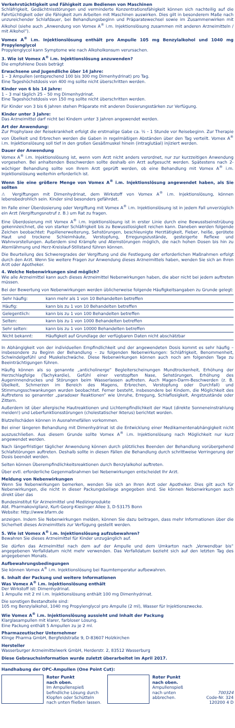Verkehrstüchtigkeit und Fähigkeit zum Bedienen von Maschinen
Schläfrigkeit, Gedächtnisstörungen und verminderte Konzentrationsfähigkeit können sich nachteilig auf die Fahrtüchtigkeit oder die Fähigkeit zum Arbeiten mit Maschinen auswirken. Dies gilt in besonderem Maße nach unzureichender Schlafdauer, bei Behandlungsbeginn und Präparatewechsel sowie im Zusammenwirken mit Alkohol (siehe auch „Anwendung von Vomex A<sup>®</sup> i.m. Injektionslösung zusammen mit anderen Arzneimitteln / mit Alkohol“).
Vomex A<sup>®</sup> i.m. Injektionslösung enthält pro Ampulle 105 mg Benzylalkohol und 1040 mg Propylenglycol
Propylenglycol kann Symptome wie nach Alkoholkonsum verursachen.
3. Wie ist Vomex A<sup>®</sup> i.m. Injektionslösung anzuwenden?
Die empfohlene Dosis beträgt
Erwachsene und Jugendliche über 14 Jahre:
1 – 3 Ampullen (entsprechend 100 bis 300 mg Dimenhydrinat) pro Tag.
Eine Tageshöchstdosis von 400 mg sollte nicht überschritten werden.
Kinder von 6 bis 14 Jahre:
1 – 3 mal täglich 25 – 50 mg Dimenhydrinat.
Eine Tageshöchstdosis von 150 mg sollte nicht überschritten werden.
Für Kinder von 3 bis 6 Jahren stehen Präparate mit anderen Dosierungsstärken zur Verfügung.
Kinder unter 3 Jahre:
Das Arzneimittel darf nicht bei Kindern unter 3 Jahren angewendet werden.
Art der Anwendung:
Zur Prophylaxe der Reisekrankheit erfolgt die erstmalige Gabe ca. ½ – 1 Stunde vor Reisebeginn. Zur Therapie von Übelkeit und Erbrechen werden die Gaben in regelmäßigen Abständen über den Tag verteilt. Vomex A<sup>®</sup> i.m. Injektionslösung soll tief in den großen Gesäßmuskel hinein (intraglutäal) injiziert werden.
Dauer der Anwendung
Vomex A<sup>®</sup> i.m. Injektionslösung ist, wenn vom Arzt nicht anders verordnet, nur zur kurzzeitigen Anwendung vorgesehen. Bei anhaltenden Beschwerden sollte deshalb ein Arzt aufgesucht werden. Spätestens nach 2-wöchiger Behandlung sollte von Ihrem Arzt geprüft werden, ob eine Behandlung mit Vomex A<sup>®</sup> i.m. Injektionslösung weiterhin erforderlich ist.
Wenn Sie eine größere Menge von Vomex A<sup>®</sup> i.m. Injektionslösung angewendet haben, als Sie sollten
⚠ Vergiftungen mit Dimenhydrinat, dem Wirkstoff von Vomex A<sup>®</sup> i.m. Injektionslösung, können lebensbedrohlich sein. Kinder sind besonders gefährdet.
Im Falle einer Überdosierung oder Vergiftung mit Vomex A<sup>®</sup> i.m. Injektionslösung ist in jedem Fall unverzüglich ein Arzt (Vergiftungsnotruf z. B.) um Rat zu fragen.
Eine Überdosierung mit Vomex A<sup>®</sup> i.m. Injektionslösung ist in erster Linie durch eine Bewusstseinstrübung gekennzeichnet, die von starker Schläfrigkeit bis zu Bewusstlosigkeit reichen kann. Daneben werden folgende Zeichen beobachtet: Pupillenerweiterung, Sehstörungen, beschleunigte Herztätigkeit, Fieber, heiße, gerötete Haut und trockene Schleimhäute, Verstopfung, Erregungszustände, gesteigerte Reflexe und Wahnvorstellungen. Außerdem sind Krämpfe und Atemstörungen möglich, die nach hohen Dosen bis hin zu Atemlähmung und Herz-Kreislauf-Stillstand führen können.
Die Beurteilung des Schweregrades der Vergiftung und die Festlegung der erforderlichen Maßnahmen erfolgt durch den Arzt. Wenn Sie weitere Fragen zur Anwendung dieses Arzneimittels haben, wenden Sie sich an Ihren Arzt oder Apotheker.
4. Welche Nebenwirkungen sind möglich?
Wie alle Arzneimittel kann auch dieses Arzneimittel Nebenwirkungen haben, die aber nicht bei jedem auftreten müssen.
Bei der Bewertung von Nebenwirkungen werden üblicherweise folgende Häufigkeitsangaben zu Grunde gelegt:
| Sehr häufig: | kann mehr als 1 von 10 Behandelten betreffen |
| Häufig: | kann bis zu 1 von 10 Behandelten betreffen |
| Gelegentlich: | kann bis zu 1 von 100 Behandelten betreffen |
| Selten: | kann bis zu 1 von 1000 Behandelten betreffen |
| Sehr selten: | kann bis zu 1 von 10000 Behandelten betreffen |
| Nicht bekannt: | Häufigkeit auf Grundlage der verfügbaren Daten nicht abschätzbar |
In Abhängigkeit von der individuellen Empfindlichkeit und der angewendeten Dosis kommt es sehr häufig – insbesondere zu Beginn der Behandlung – zu folgenden Nebenwirkungen: Schläfrigkeit, Benommenheit, Schwindelgefühl und Muskelschwäche. Diese Nebenwirkungen können auch noch am folgenden Tage zu Beeinträchtigungen führen.
Häufig können als so genannte „anticholinerge“ Begleiterscheinungen Mundtrockenheit, Erhöhung der Herzschlagfolge (Tachykardie), Gefühl einer verstopften Nase, Sehstörungen, Erhöhung des Augeninnendruckes und Störungen beim Wasserlassen auftreten. Auch Magen-Darm-Beschwerden (z. B. Übelkeit, Schmerzen im Bereich des Magens, Erbrechen, Verstopfung oder Durchfall) und Stimmungsschwankungen wurden beobachtet. Ferner besteht, insbesondere bei Kindern, die Möglichkeit des Auftretens so genannter „paradoxer Reaktionen“ wie Unruhe, Erregung, Schlaflosigkeit, Angstzustände oder Zittern.
Außerdem ist über allergische Hautreaktionen und Lichtempfindlichkeit der Haut (direkte Sonneneinstrahlung meiden!) und Leberfunktionsstörungen (cholestatischer Ikterus) berichtet worden.
Blutzellschäden können in Ausnahmefällen vorkommen.
Bei einer längeren Behandlung mit Dimenhydrinat ist die Entwicklung einer Medikamentenabhängigkeit nicht auszuschließen. Aus diesem Grunde sollte Vomex A<sup>®</sup> i.m. Injektionslösung nach Möglichkeit nur kurz angewendet werden.
Nach längerfristiger täglicher Anwendung können durch plötzliches Beenden der Behandlung vorübergehend Schlafstörungen auftreten. Deshalb sollte in diesen Fällen die Behandlung durch schrittweise Verringerung der Dosis beendet werden.
Selten können Überempfindlichkeitsreaktionen durch Benzylalkohol auftreten.
Über evtl. erforderliche Gegenmaßnahmen bei Nebenwirkungen entscheidet Ihr Arzt.
Meldung von Nebenwirkungen
Wenn Sie Nebenwirkungen bemerken, wenden Sie sich an Ihren Arzt oder Apotheker. Dies gilt auch für Nebenwirkungen, die nicht in dieser Packungsbeilage angegeben sind. Sie können Nebenwirkungen auch direkt über das
Bundesinstitut für Arzneimittel und Medizinprodukte
Abt. Pharmakovigilanz, Kurt-Georg-Kiesinger Allee 3, D-53175 Bonn
Website: http://www.bfarm.de
anzeigen. Indem Sie Nebenwirkungen melden, können Sie dazu beitragen, dass mehr Informationen über die Sicherheit dieses Arzneimittels zur Verfügung gestellt werden.
5. Wie ist Vomex A<sup>®</sup> i.m. Injektionslösung aufzubewahren?
Bewahren Sie dieses Arzneimittel für Kinder unzugänglich auf.
Sie dürfen das Arzneimittel nach dem auf der Ampulle und dem Umkarton nach „Verwendbar bis“ angegebenen Verfalldatum nicht mehr verwenden. Das Verfalldatum bezieht sich auf den letzten Tag des angegebenen Monats.
Aufbewahrungsbedingungen
Sie können Vomex A<sup>®</sup> i.m. Injektionslösung bei Raumtemperatur aufbewahren.
6. Inhalt der Packung und weitere Informationen
Was Vomex A<sup>®</sup> i.m. Injektionslösung enthält
Der Wirkstoff ist: Dimenhydrinat.
1 Ampulle mit 2 ml i.m. Injektionslösung enthält 100 mg Dimenhydrinat.
Die sonstigen Bestandteile sind:
105 mg Benzylalkohol, 1040 mg Propylenglycol pro Ampulle (2 ml), Wasser für Injektionszwecke.
Wie Vomex A<sup>®</sup> i.m. Injektionslösung aussieht und Inhalt der Packung
Klarglasampullen mit klarer, farbloser Lösung.
Eine Packung enthält 5 Ampullen zu je 2 ml.
Pharmazeutischer Unternehmer
Klinge Pharma GmbH, Bergfeldstraße 9, D-83607 Holzkirchen
Hersteller
Wasserburger Arzneimittelwerk GmbH, Herderstr. 2, 83512 Wasserburg
Diese Gebrauchsinformation wurde zuletzt überarbeitet im April 2017.
Handhabung der OPC-Ampullen (One Point Cut):
Roter Punkt
nach oben.
Im Ampullenspieß befindliche Lösung durch Klopfen oder Schütteln nach unten fließen lassen.
Roter Punkt
nach oben.
Ampullenspieß nach unten abbrechen.
700324
Code-Nr. 324
120200 4 D